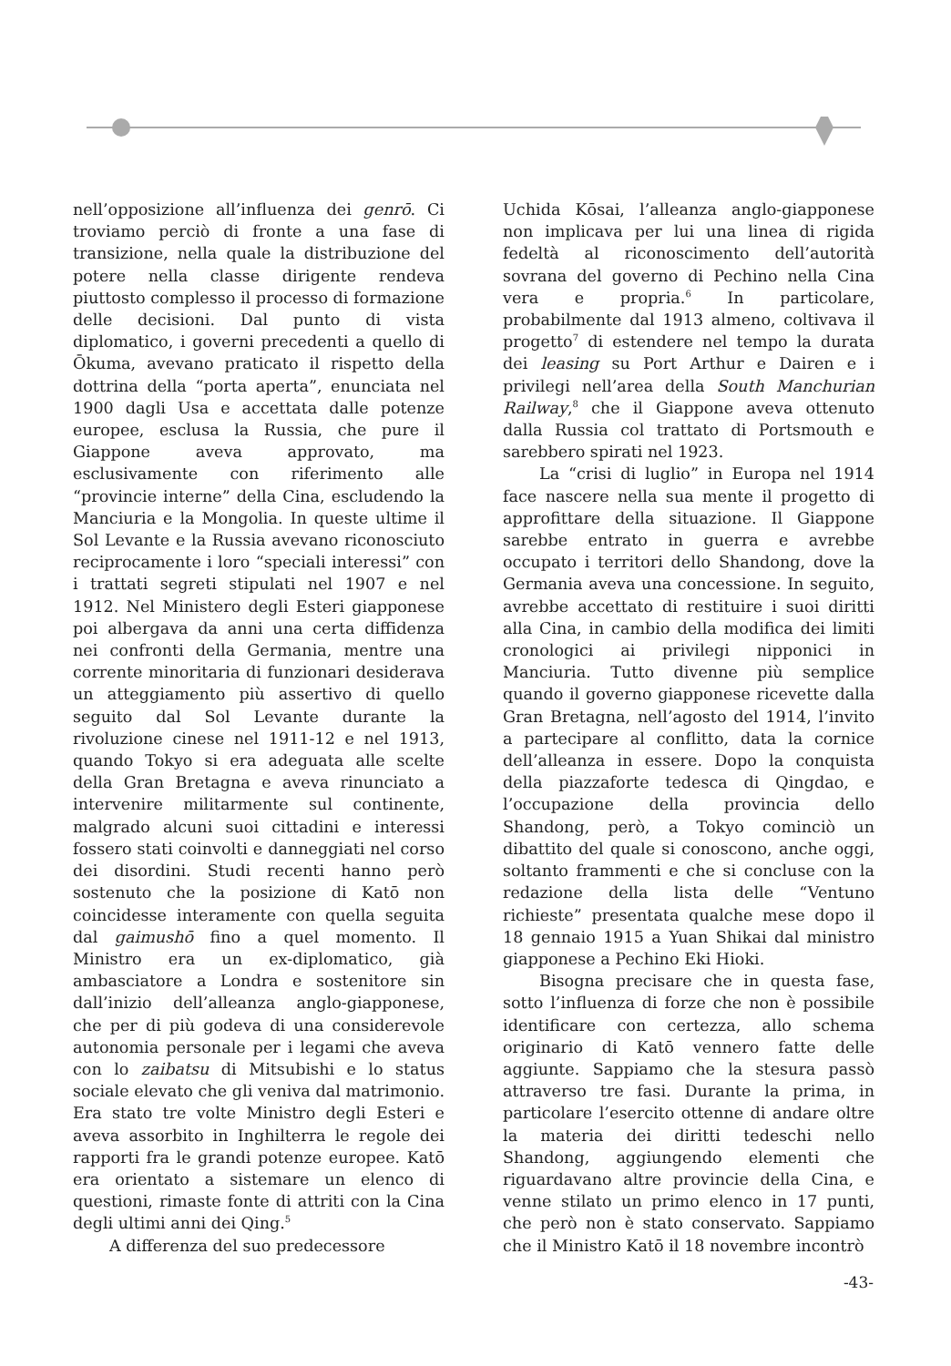nell’opposizione all’influenza dei genrō. Ci troviamo perciò di fronte a una fase di transizione, nella quale la distribuzione del potere nella classe dirigente rendeva piuttosto complesso il processo di formazione delle decisioni. Dal punto di vista diplomatico, i governi precedenti a quello di Ōkuma, avevano praticato il rispetto della dottrina della “porta aperta”, enunciata nel 1900 dagli Usa e accettata dalle potenze europee, esclusa la Russia, che pure il Giappone aveva approvato, ma esclusivamente con riferimento alle “provincie interne” della Cina, escludendo la Manciuria e la Mongolia. In queste ultime il Sol Levante e la Russia avevano riconosciuto reciprocamente i loro “speciali interessi” con i trattati segreti stipulati nel 1907 e nel 1912. Nel Ministero degli Esteri giapponese poi albergava da anni una certa diffidenza nei confronti della Germania, mentre una corrente minoritaria di funzionari desiderava un atteggiamento più assertivo di quello seguito dal Sol Levante durante la rivoluzione cinese nel 1911-12 e nel 1913, quando Tokyo si era adeguata alle scelte della Gran Bretagna e aveva rinunciato a intervenire militarmente sul continente, malgrado alcuni suoi cittadini e interessi fossero stati coinvolti e danneggiati nel corso dei disordini. Studi recenti hanno però sostenuto che la posizione di Katō non coincidesse interamente con quella seguita dal gaimushō fino a quel momento. Il Ministro era un ex-diplomatico, già ambasciatore a Londra e sostenitore sin dall’inizio dell’alleanza anglo-giapponese, che per di più godeva di una considerevole autonomia personale per i legami che aveva con lo zaibatsu di Mitsubishi e lo status sociale elevato che gli veniva dal matrimonio. Era stato tre volte Ministro degli Esteri e aveva assorbito in Inghilterra le regole dei rapporti fra le grandi potenze europee. Katō era orientato a sistemare un elenco di questioni, rimaste fonte di attriti con la Cina degli ultimi anni dei Qing.<sup>5</sup>
A differenza del suo predecessore
Uchida Kōsai, l’alleanza anglo-giapponese non implicava per lui una linea di rigida fedeltà al riconoscimento dell’autorità sovrana del governo di Pechino nella Cina vera e propria.<sup>6</sup> In particolare, probabilmente dal 1913 almeno, coltivava il progetto<sup>7</sup> di estendere nel tempo la durata dei leasing su Port Arthur e Dairen e i privilegi nell’area della South Manchurian Railway,<sup>8</sup> che il Giappone aveva ottenuto dalla Russia col trattato di Portsmouth e sarebbero spirati nel 1923.
La “crisi di luglio” in Europa nel 1914 face nascere nella sua mente il progetto di approfittare della situazione. Il Giappone sarebbe entrato in guerra e avrebbe occupato i territori dello Shandong, dove la Germania aveva una concessione. In seguito, avrebbe accettato di restituire i suoi diritti alla Cina, in cambio della modifica dei limiti cronologici ai privilegi nipponici in Manciuria. Tutto divenne più semplice quando il governo giapponese ricevette dalla Gran Bretagna, nell’agosto del 1914, l’invito a partecipare al conflitto, data la cornice dell’alleanza in essere. Dopo la conquista della piazzaforte tedesca di Qingdao, e l’occupazione della provincia dello Shandong, però, a Tokyo cominciò un dibattito del quale si conoscono, anche oggi, soltanto frammenti e che si concluse con la redazione della lista delle “Ventuno richieste” presentata qualche mese dopo il 18 gennaio 1915 a Yuan Shikai dal ministro giapponese a Pechino Eki Hioki.
Bisogna precisare che in questa fase, sotto l’influenza di forze che non è possibile identificare con certezza, allo schema originario di Katō vennero fatte delle aggiunte. Sappiamo che la stesura passò attraverso tre fasi. Durante la prima, in particolare l’esercito ottenne di andare oltre la materia dei diritti tedeschi nello Shandong, aggiungendo elementi che riguardavano altre provincie della Cina, e venne stilato un primo elenco in 17 punti, che però non è stato conservato. Sappiamo che il Ministro Katō il 18 novembre incontrò
-43-